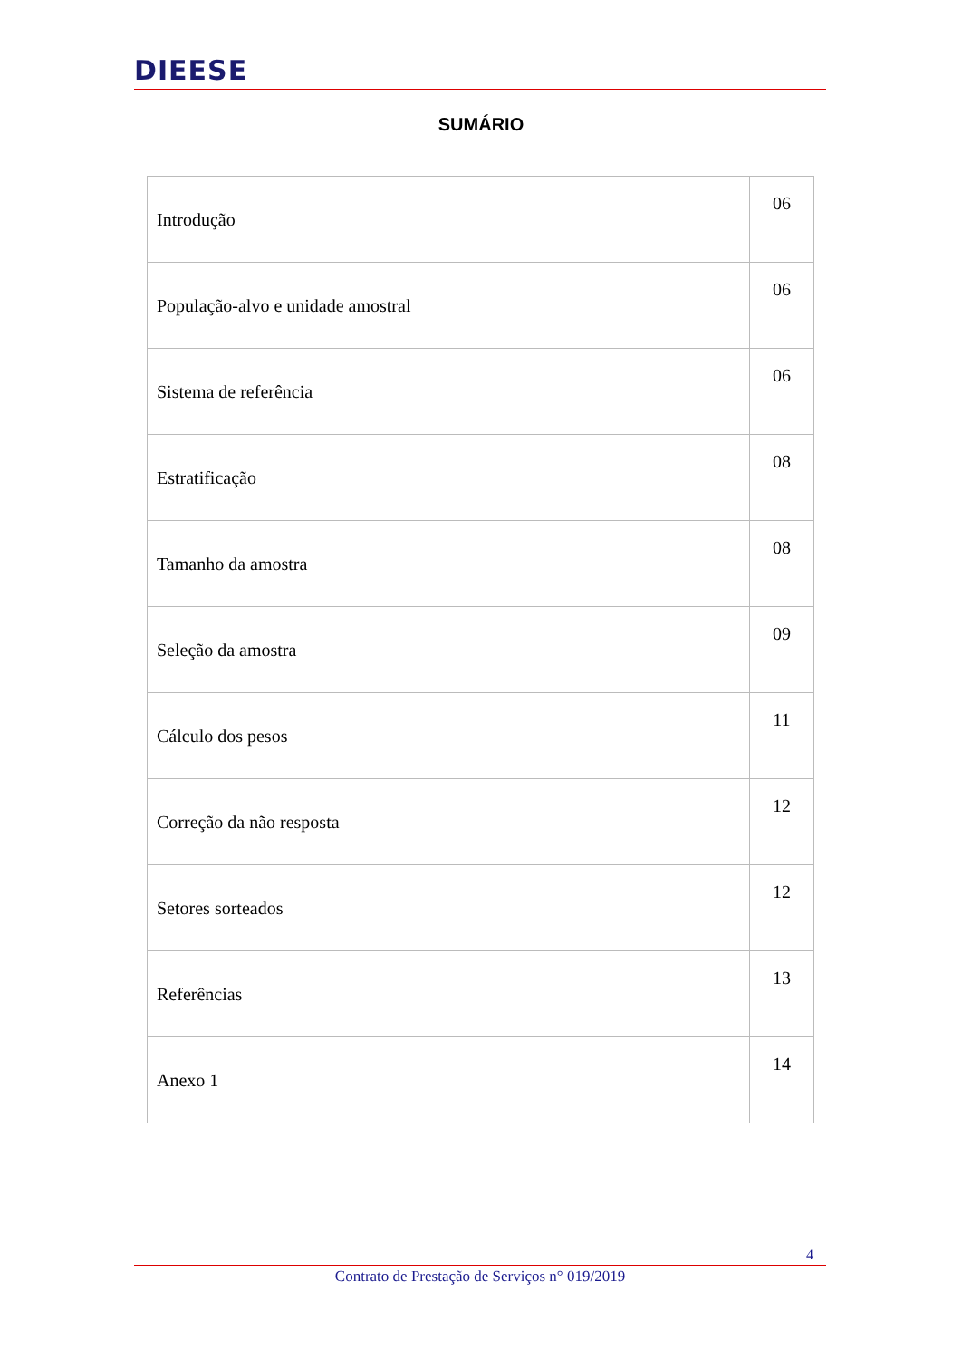DIEESE
SUMÁRIO
| Introdução | 06 |
| População-alvo e unidade amostral | 06 |
| Sistema de referência | 06 |
| Estratificação | 08 |
| Tamanho da amostra | 08 |
| Seleção da amostra | 09 |
| Cálculo dos pesos | 11 |
| Correção da não resposta | 12 |
| Setores sorteados | 12 |
| Referências | 13 |
| Anexo 1 | 14 |
4
Contrato de Prestação de Serviços n° 019/2019